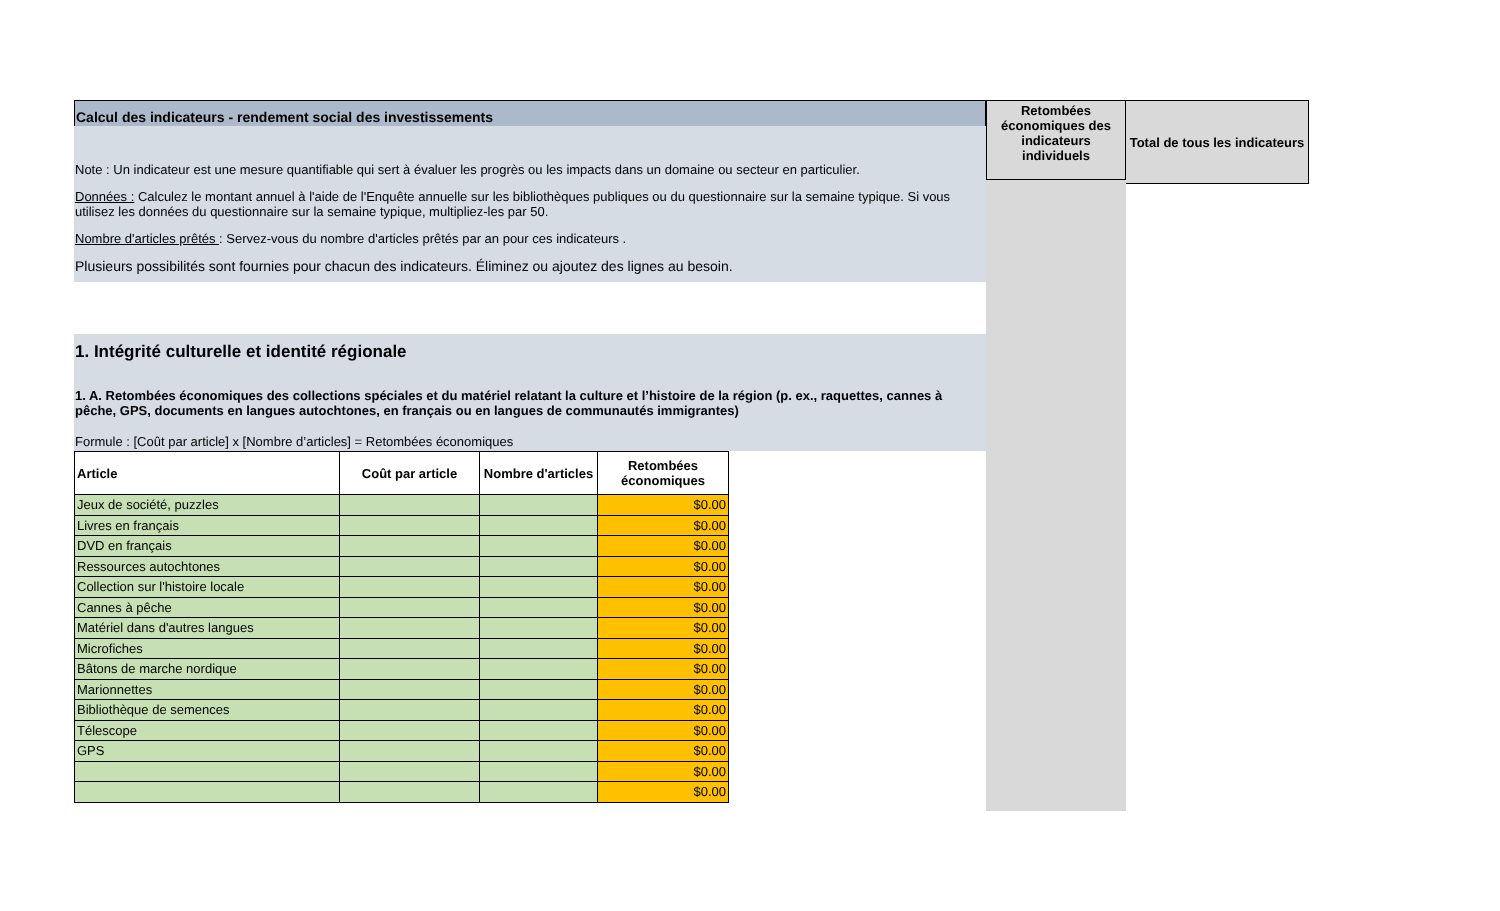Calcul des indicateurs - rendement social des investissements
Note : Un indicateur est une mesure quantifiable qui sert à évaluer les progrès ou les impacts dans un domaine ou secteur en particulier.
Données : Calculez le montant annuel à l'aide de l'Enquête annuelle sur les bibliothèques publiques ou du questionnaire sur la semaine typique. Si vous utilisez les données du questionnaire sur la semaine typique, multipliez-les par 50.
Nombre d'articles prêtés : Servez-vous du nombre d'articles prêtés par an pour ces indicateurs .
Plusieurs possibilités sont fournies pour chacun des indicateurs. Éliminez ou ajoutez des lignes au besoin.
1. Intégrité culturelle et identité régionale
1. A. Retombées économiques des collections spéciales et du matériel relatant la culture et l’histoire de la région (p. ex., raquettes, cannes à pêche, GPS, documents en langues autochtones, en français ou en langues de communautés immigrantes)
Formule : [Coût par article] x [Nombre d’articles] = Retombées économiques
| Article | Coût par article | Nombre d'articles | Retombées économiques |
| --- | --- | --- | --- |
| Jeux de société, puzzles | | | $0.00 |
| Livres en français | | | $0.00 |
| DVD en français | | | $0.00 |
| Ressources autochtones | | | $0.00 |
| Collection sur l'histoire locale | | | $0.00 |
| Cannes à pêche | | | $0.00 |
| Matériel dans d'autres langues | | | $0.00 |
| Microfiches | | | $0.00 |
| Bâtons de marche nordique | | | $0.00 |
| Marionnettes | | | $0.00 |
| Bibliothèque de semences | | | $0.00 |
| Télescope | | | $0.00 |
| GPS | | | $0.00 |
| | | | $0.00 |
| | | | $0.00 |
Retombées économiques des indicateurs individuels
Total de tous les indicateurs